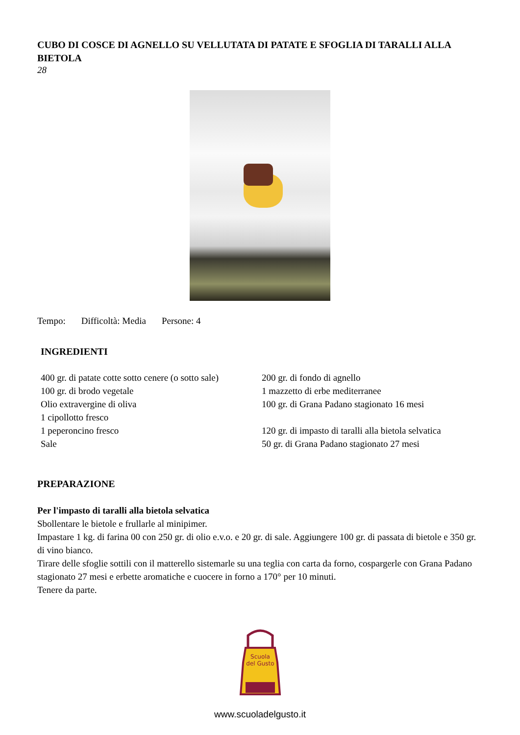CUBO DI COSCE DI AGNELLO SU VELLUTATA DI PATATE E SFOGLIA DI TARALLI ALLA BIETOLA
28
Tempo: Difficoltà: Media Persone: 4
INGREDIENTI
400 gr. di patate cotte sotto cenere (o sotto sale)
100 gr. di brodo vegetale
Olio extravergine di oliva
1 cipollotto fresco
1 peperoncino fresco
Sale
200 gr. di fondo di agnello
1 mazzetto di erbe mediterranee
100 gr. di Grana Padano stagionato 16 mesi
120 gr. di impasto di taralli alla bietola selvatica
50 gr. di Grana Padano stagionato 27 mesi
PREPARAZIONE
Per l'impasto di taralli alla bietola selvatica
Sbollentare le bietole e frullarle al minipimer.
Impastare 1 kg. di farina 00 con 250 gr. di olio e.v.o. e 20 gr. di sale. Aggiungere 100 gr. di passata di bietole e 350 gr. di vino bianco.
Tirare delle sfoglie sottili con il matterello sistemarle su una teglia con carta da forno, cospargerle con Grana Padano stagionato 27 mesi e erbette aromatiche e cuocere in forno a 170° per 10 minuti.
Tenere da parte.
Scuola
del Gusto
www.scuoladelgusto.it